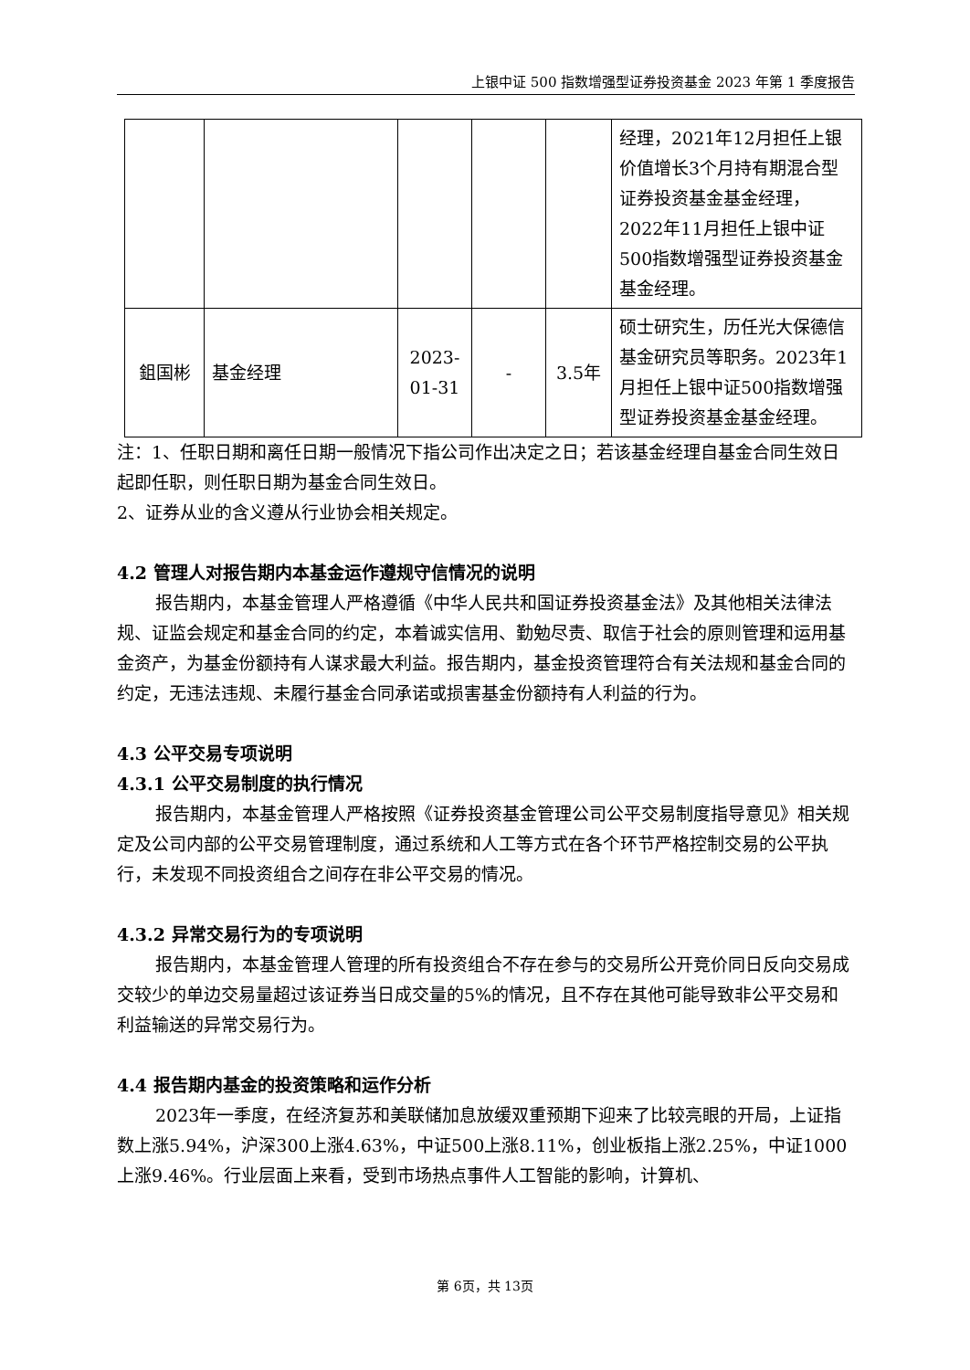上银中证 500 指数增强型证券投资基金 2023 年第 1 季度报告
| | | | | | 经理，2021年12月担任上银价值增长3个月持有期混合型证券投资基金基金经理，2022年11月担任上银中证500指数增强型证券投资基金基金经理。 |
| 鉏国彬 | 基金经理 | 2023-01-31 | - | 3.5年 | 硕士研究生，历任光大保德信基金研究员等职务。2023年1月担任上银中证500指数增强型证券投资基金基金经理。 |
注：1、任职日期和离任日期一般情况下指公司作出决定之日；若该基金经理自基金合同生效日起即任职，则任职日期为基金合同生效日。
2、证券从业的含义遵从行业协会相关规定。
4.2 管理人对报告期内本基金运作遵规守信情况的说明
报告期内，本基金管理人严格遵循《中华人民共和国证券投资基金法》及其他相关法律法规、证监会规定和基金合同的约定，本着诚实信用、勤勉尽责、取信于社会的原则管理和运用基金资产，为基金份额持有人谋求最大利益。报告期内，基金投资管理符合有关法规和基金合同的约定，无违法违规、未履行基金合同承诺或损害基金份额持有人利益的行为。
4.3 公平交易专项说明
4.3.1 公平交易制度的执行情况
报告期内，本基金管理人严格按照《证券投资基金管理公司公平交易制度指导意见》相关规定及公司内部的公平交易管理制度，通过系统和人工等方式在各个环节严格控制交易的公平执行，未发现不同投资组合之间存在非公平交易的情况。
4.3.2 异常交易行为的专项说明
报告期内，本基金管理人管理的所有投资组合不存在参与的交易所公开竞价同日反向交易成交较少的单边交易量超过该证券当日成交量的5%的情况，且不存在其他可能导致非公平交易和利益输送的异常交易行为。
4.4 报告期内基金的投资策略和运作分析
2023年一季度，在经济复苏和美联储加息放缓双重预期下迎来了比较亮眼的开局，上证指数上涨5.94%，沪深300上涨4.63%，中证500上涨8.11%，创业板指上涨2.25%，中证1000上涨9.46%。行业层面上来看，受到市场热点事件人工智能的影响，计算机、
第 6页，共 13页